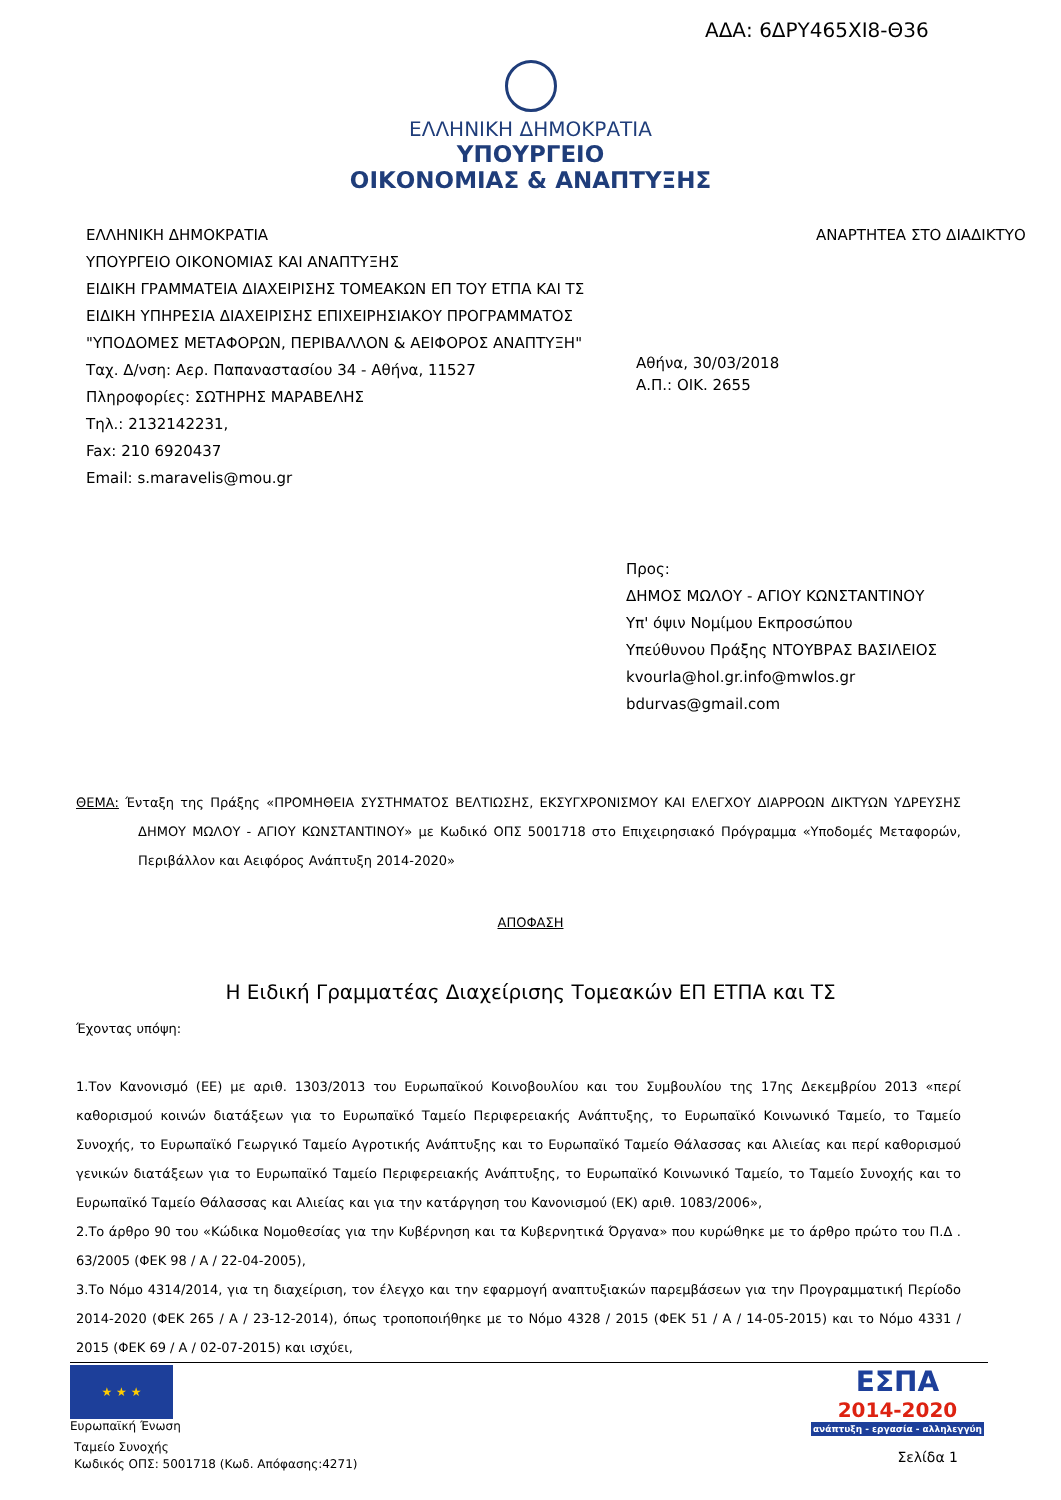ΑΔΑ: 6ΔΡΥ465ΧΙ8-Θ36
ΕΛΛΗΝΙΚΗ ΔΗΜΟΚΡΑΤΙΑ
ΥΠΟΥΡΓΕΙΟ
ΟΙΚΟΝΟΜΙΑΣ & ΑΝΑΠΤΥΞΗΣ
ΕΛΛΗΝΙΚΗ ΔΗΜΟΚΡΑΤΙΑ
ΥΠΟΥΡΓΕΙΟ ΟΙΚΟΝΟΜΙΑΣ ΚΑΙ ΑΝΑΠΤΥΞΗΣ
ΕΙΔΙΚΗ ΓΡΑΜΜΑΤΕΙΑ ΔΙΑΧΕΙΡΙΣΗΣ ΤΟΜΕΑΚΩΝ ΕΠ ΤΟΥ ΕΤΠΑ ΚΑΙ ΤΣ
ΕΙΔΙΚΗ ΥΠΗΡΕΣΙΑ ΔΙΑΧΕΙΡΙΣΗΣ ΕΠΙΧΕΙΡΗΣΙΑΚΟΥ ΠΡΟΓΡΑΜΜΑΤΟΣ
"ΥΠΟΔΟΜΕΣ ΜΕΤΑΦΟΡΩΝ, ΠΕΡΙΒΑΛΛΟΝ & ΑΕΙΦΟΡΟΣ ΑΝΑΠΤΥΞΗ"
Ταχ. Δ/νση: Αερ. Παπαναστασίου 34 - Αθήνα, 11527
Πληροφορίες: ΣΩΤΗΡΗΣ ΜΑΡΑΒΕΛΗΣ
Τηλ.: 2132142231,
Fax: 210 6920437
Email: s.maravelis@mou.gr
ΑΝΑΡΤΗΤΕΑ ΣΤΟ ΔΙΑΔΙΚΤΥΟ
Αθήνα, 30/03/2018
Α.Π.: ΟΙΚ. 2655
Προς:
ΔΗΜΟΣ ΜΩΛΟΥ - ΑΓΙΟΥ ΚΩΝΣΤΑΝΤΙΝΟΥ
Υπ' όψιν Νομίμου Εκπροσώπου
Υπεύθυνου Πράξης ΝΤΟΥΒΡΑΣ ΒΑΣΙΛΕΙΟΣ
kvourla@hol.gr.info@mwlos.gr
bdurvas@gmail.com
ΘΕΜΑ: Ένταξη της Πράξης «ΠΡΟΜΗΘΕΙΑ ΣΥΣΤΗΜΑΤΟΣ ΒΕΛΤΙΩΣΗΣ, ΕΚΣΥΓΧΡΟΝΙΣΜΟΥ ΚΑΙ ΕΛΕΓΧΟΥ ΔΙΑΡΡΟΩΝ ΔΙΚΤΥΩΝ ΥΔΡΕΥΣΗΣ ΔΗΜΟΥ ΜΩΛΟΥ - ΑΓΙΟΥ ΚΩΝΣΤΑΝΤΙΝΟΥ» με Κωδικό ΟΠΣ 5001718 στο Επιχειρησιακό Πρόγραμμα «Υποδομές Μεταφορών, Περιβάλλον και Αειφόρος Ανάπτυξη 2014-2020»
ΑΠΟΦΑΣΗ
Η Ειδική Γραμματέας Διαχείρισης Τομεακών ΕΠ ΕΤΠΑ και ΤΣ
Έχοντας υπόψη:
1.Τον Κανονισμό (ΕΕ) με αριθ. 1303/2013 του Ευρωπαϊκού Κοινοβουλίου και του Συμβουλίου της 17ης Δεκεμβρίου 2013 «περί καθορισμού κοινών διατάξεων για το Ευρωπαϊκό Ταμείο Περιφερειακής Ανάπτυξης, το Ευρωπαϊκό Κοινωνικό Ταμείο, το Ταμείο Συνοχής, το Ευρωπαϊκό Γεωργικό Ταμείο Αγροτικής Ανάπτυξης και το Ευρωπαϊκό Ταμείο Θάλασσας και Αλιείας και περί καθορισμού γενικών διατάξεων για το Ευρωπαϊκό Ταμείο Περιφερειακής Ανάπτυξης, το Ευρωπαϊκό Κοινωνικό Ταμείο, το Ταμείο Συνοχής και το Ευρωπαϊκό Ταμείο Θάλασσας και Αλιείας και για την κατάργηση του Κανονισμού (ΕΚ) αριθ. 1083/2006»,
2.Το άρθρο 90 του «Κώδικα Νομοθεσίας για την Κυβέρνηση και τα Κυβερνητικά Όργανα» που κυρώθηκε με το άρθρο πρώτο του Π.Δ . 63/2005 (ΦΕΚ 98 / Α / 22-04-2005),
3.Το Νόμο 4314/2014, για τη διαχείριση, τον έλεγχο και την εφαρμογή αναπτυξιακών παρεμβάσεων για την Προγραμματική Περίοδο 2014-2020 (ΦΕΚ 265 / Α / 23-12-2014), όπως τροποποιήθηκε με το Νόμο 4328 / 2015 (ΦΕΚ 51 / Α / 14-05-2015) και το Νόμο 4331 / 2015 (ΦΕΚ 69 / Α / 02-07-2015) και ισχύει,
★ ★ ★
Ευρωπαϊκή Ένωση
Ταμείο Συνοχής
Κωδικός ΟΠΣ: 5001718 (Κωδ. Απόφασης:4271)
ΕΣΠΑ
2014-2020
ανάπτυξη - εργασία - αλληλεγγύη
Σελίδα 1